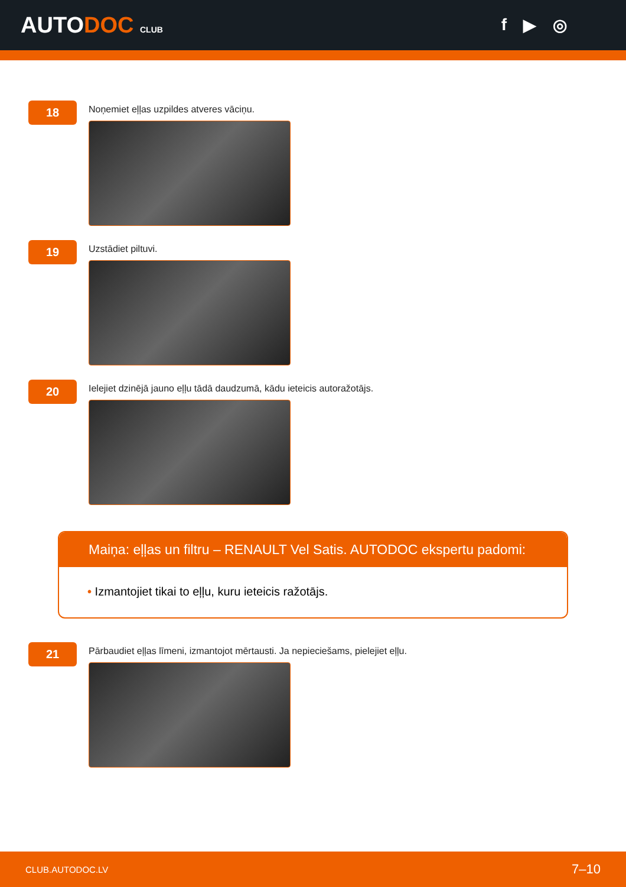AUTODOC CLUB
f ▶ ◎
18
Noņemiet eļļas uzpildes atveres vāciņu.
19
Uzstādiet piltuvi.
20
Ielejiet dzinējā jauno eļļu tādā daudzumā, kādu ieteicis autoražotājs.
Maiņa: eļļas un filtru – RENAULT Vel Satis. AUTODOC ekspertu padomi:
• Izmantojiet tikai to eļļu, kuru ieteicis ražotājs.
21
Pārbaudiet eļļas līmeni, izmantojot mērtausti. Ja nepieciešams, pielejiet eļļu.
CLUB.AUTODOC.LV 7–10